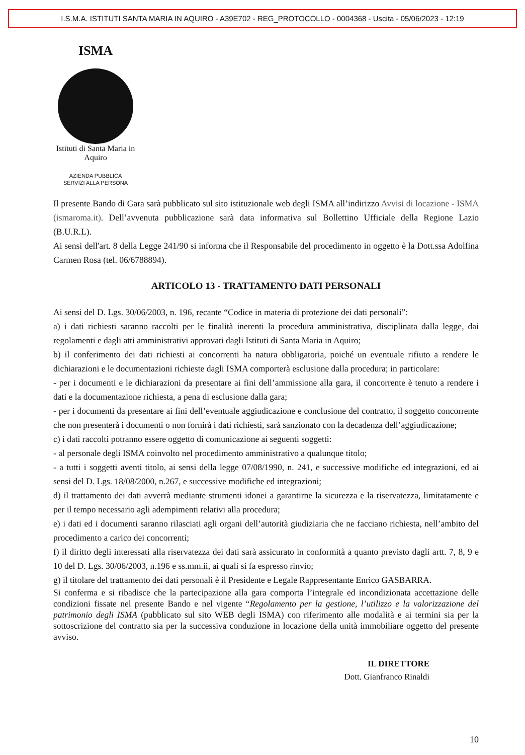I.S.M.A. ISTITUTI SANTA MARIA IN AQUIRO - A39E702 - REG_PROTOCOLLO - 0004368 - Uscita - 05/06/2023 - 12:19
ISMA
Istituti di Santa Maria in Aquiro
AZIENDA PUBBLICA
SERVIZI ALLA PERSONA
Il presente Bando di Gara sarà pubblicato sul sito istituzionale web degli ISMA all’indirizzo Avvisi di locazione - ISMA (ismaroma.it). Dell’avvenuta pubblicazione sarà data informativa sul Bollettino Ufficiale della Regione Lazio (B.U.R.L).
Ai sensi dell'art. 8 della Legge 241/90 si informa che il Responsabile del procedimento in oggetto è la Dott.ssa Adolfina Carmen Rosa (tel. 06/6788894).
ARTICOLO 13 - TRATTAMENTO DATI PERSONALI
Ai sensi del D. Lgs. 30/06/2003, n. 196, recante “Codice in materia di protezione dei dati personali”:
a) i dati richiesti saranno raccolti per le finalità inerenti la procedura amministrativa, disciplinata dalla legge, dai regolamenti e dagli atti amministrativi approvati dagli Istituti di Santa Maria in Aquiro;
b) il conferimento dei dati richiesti ai concorrenti ha natura obbligatoria, poiché un eventuale rifiuto a rendere le dichiarazioni e le documentazioni richieste dagli ISMA comporterà esclusione dalla procedura; in particolare:
- per i documenti e le dichiarazioni da presentare ai fini dell’ammissione alla gara, il concorrente è tenuto a rendere i dati e la documentazione richiesta, a pena di esclusione dalla gara;
- per i documenti da presentare ai fini dell’eventuale aggiudicazione e conclusione del contratto, il soggetto concorrente che non presenterà i documenti o non fornirà i dati richiesti, sarà sanzionato con la decadenza dell’aggiudicazione;
c) i dati raccolti potranno essere oggetto di comunicazione ai seguenti soggetti:
- al personale degli ISMA coinvolto nel procedimento amministrativo a qualunque titolo;
- a tutti i soggetti aventi titolo, ai sensi della legge 07/08/1990, n. 241, e successive modifiche ed integrazioni, ed ai sensi del D. Lgs. 18/08/2000, n.267, e successive modifiche ed integrazioni;
d) il trattamento dei dati avverrà mediante strumenti idonei a garantirne la sicurezza e la riservatezza, limitatamente e per il tempo necessario agli adempimenti relativi alla procedura;
e) i dati ed i documenti saranno rilasciati agli organi dell’autorità giudiziaria che ne facciano richiesta, nell’ambito del procedimento a carico dei concorrenti;
f) il diritto degli interessati alla riservatezza dei dati sarà assicurato in conformità a quanto previsto dagli artt. 7, 8, 9 e 10 del D. Lgs. 30/06/2003, n.196 e ss.mm.ii, ai quali si fa espresso rinvio;
g) il titolare del trattamento dei dati personali è il Presidente e Legale Rappresentante Enrico GASBARRA.
Si conferma e si ribadisce che la partecipazione alla gara comporta l’integrale ed incondizionata accettazione delle condizioni fissate nel presente Bando e nel vigente “Regolamento per la gestione, l’utilizzo e la valorizzazione del patrimonio degli ISMA (pubblicato sul sito WEB degli ISMA) con riferimento alle modalità e ai termini sia per la sottoscrizione del contratto sia per la successiva conduzione in locazione della unità immobiliare oggetto del presente avviso.
IL DIRETTORE
Dott. Gianfranco Rinaldi
10